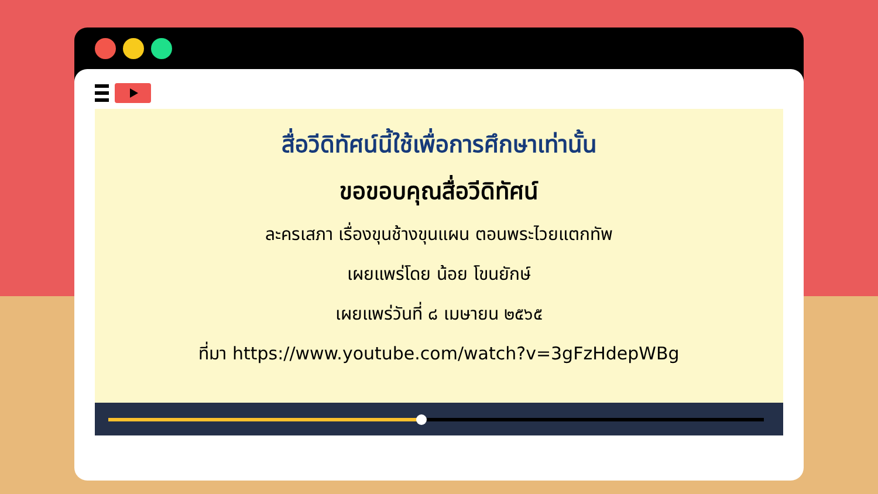สื่อวีดิทัศน์นี้ใช้เพื่อการศึกษาเท่านั้น
ขอขอบคุณสื่อวีดิทัศน์
ละครเสภา เรื่องขุนช้างขุนแผน ตอนพระไวยแตกทัพ
เผยแพร่โดย น้อย โขนยักษ์
เผยแพร่วันที่ ๘ เมษายน ๒๕๖๕
ที่มา https://www.youtube.com/watch?v=3gFzHdepWBg